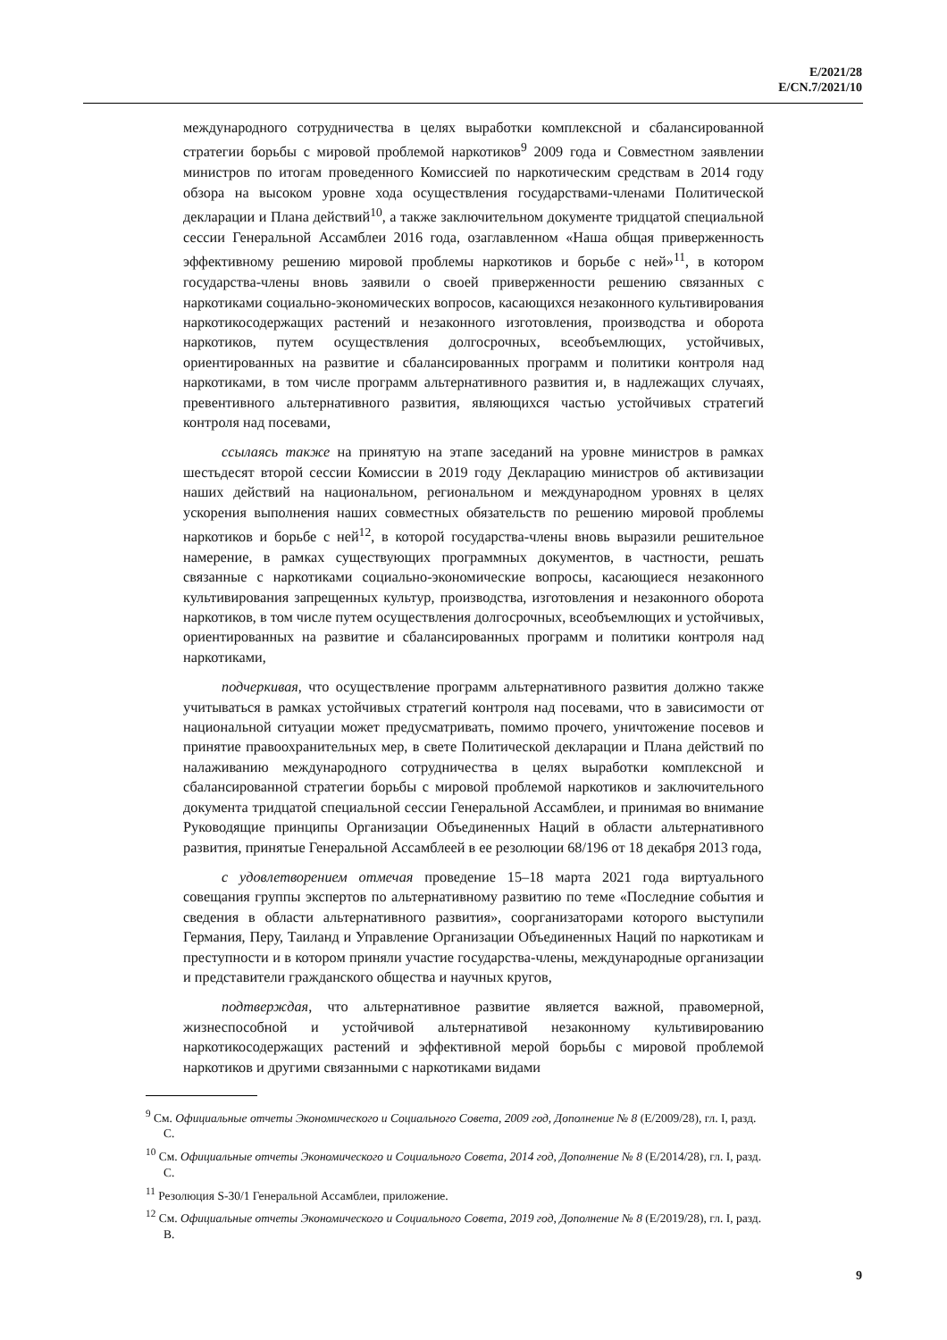E/2021/28
E/CN.7/2021/10
международного сотрудничества в целях выработки комплексной и сбалансированной стратегии борьбы с мировой проблемой наркотиков<sup>9</sup> 2009 года и Совместном заявлении министров по итогам проведенного Комиссией по наркотическим средствам в 2014 году обзора на высоком уровне хода осуществления государствами-членами Политической декларации и Плана действий<sup>10</sup>, а также заключительном документе тридцатой специальной сессии Генеральной Ассамблеи 2016 года, озаглавленном «Наша общая приверженность эффективному решению мировой проблемы наркотиков и борьбе с ней»<sup>11</sup>, в котором государства-члены вновь заявили о своей приверженности решению связанных с наркотиками социально-экономических вопросов, касающихся незаконного культивирования наркотикосодержащих растений и незаконного изготовления, производства и оборота наркотиков, путем осуществления долгосрочных, всеобъемлющих, устойчивых, ориентированных на развитие и сбалансированных программ и политики контроля над наркотиками, в том числе программ альтернативного развития и, в надлежащих случаях, превентивного альтернативного развития, являющихся частью устойчивых стратегий контроля над посевами,
ссылаясь также на принятую на этапе заседаний на уровне министров в рамках шестьдесят второй сессии Комиссии в 2019 году Декларацию министров об активизации наших действий на национальном, региональном и международном уровнях в целях ускорения выполнения наших совместных обязательств по решению мировой проблемы наркотиков и борьбе с ней<sup>12</sup>, в которой государства-члены вновь выразили решительное намерение, в рамках существующих программных документов, в частности, решать связанные с наркотиками социально-экономические вопросы, касающиеся незаконного культивирования запрещенных культур, производства, изготовления и незаконного оборота наркотиков, в том числе путем осуществления долгосрочных, всеобъемлющих и устойчивых, ориентированных на развитие и сбалансированных программ и политики контроля над наркотиками,
подчеркивая, что осуществление программ альтернативного развития должно также учитываться в рамках устойчивых стратегий контроля над посевами, что в зависимости от национальной ситуации может предусматривать, помимо прочего, уничтожение посевов и принятие правоохранительных мер, в свете Политической декларации и Плана действий по налаживанию международного сотрудничества в целях выработки комплексной и сбалансированной стратегии борьбы с мировой проблемой наркотиков и заключительного документа тридцатой специальной сессии Генеральной Ассамблеи, и принимая во внимание Руководящие принципы Организации Объединенных Наций в области альтернативного развития, принятые Генеральной Ассамблеей в ее резолюции 68/196 от 18 декабря 2013 года,
с удовлетворением отмечая проведение 15–18 марта 2021 года виртуального совещания группы экспертов по альтернативному развитию по теме «Последние события и сведения в области альтернативного развития», соорганизаторами которого выступили Германия, Перу, Таиланд и Управление Организации Объединенных Наций по наркотикам и преступности и в котором приняли участие государства-члены, международные организации и представители гражданского общества и научных кругов,
подтверждая, что альтернативное развитие является важной, правомерной, жизнеспособной и устойчивой альтернативой незаконному культивированию наркотикосодержащих растений и эффективной мерой борьбы с мировой проблемой наркотиков и другими связанными с наркотиками видами
<sup>9</sup> См. Официальные отчеты Экономического и Социального Совета, 2009 год, Дополнение № 8 (E/2009/28), гл. I, разд. C.
<sup>10</sup> См. Официальные отчеты Экономического и Социального Совета, 2014 год, Дополнение № 8 (E/2014/28), гл. I, разд. C.
<sup>11</sup> Резолюция S-30/1 Генеральной Ассамблеи, приложение.
<sup>12</sup> См. Официальные отчеты Экономического и Социального Совета, 2019 год, Дополнение № 8 (E/2019/28), гл. I, разд. B.
9